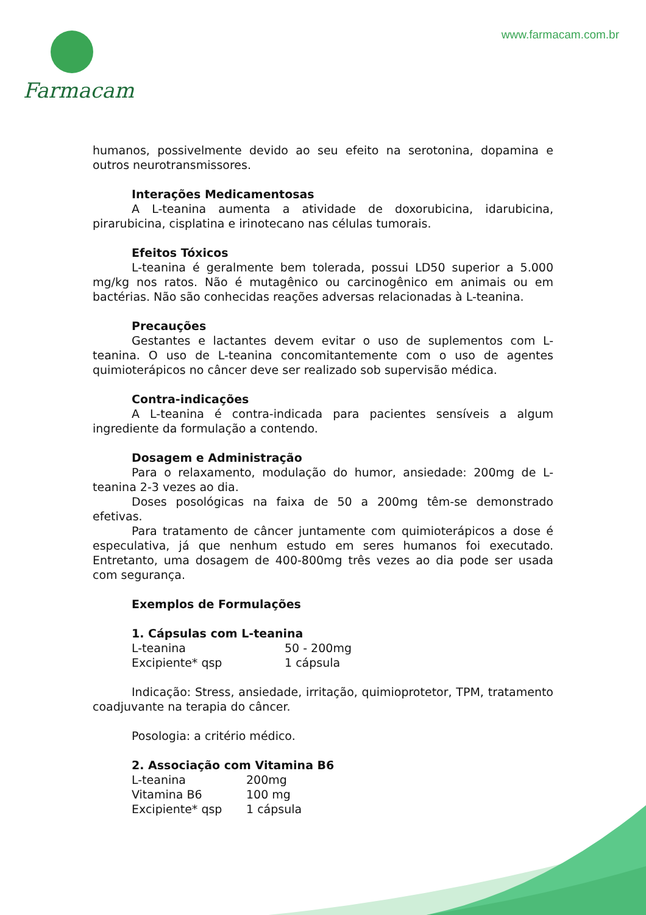Farmacam www.farmacam.com.br
humanos, possivelmente devido ao seu efeito na serotonina, dopamina e outros neurotransmissores.
Interações Medicamentosas
A L-teanina aumenta a atividade de doxorubicina, idarubicina, pirarubicina, cisplatina e irinotecano nas células tumorais.
Efeitos Tóxicos
L-teanina é geralmente bem tolerada, possui LD50 superior a 5.000 mg/kg nos ratos. Não é mutagênico ou carcinogênico em animais ou em bactérias. Não são conhecidas reações adversas relacionadas à L-teanina.
Precauções
Gestantes e lactantes devem evitar o uso de suplementos com L-teanina. O uso de L-teanina concomitantemente com o uso de agentes quimioterápicos no câncer deve ser realizado sob supervisão médica.
Contra-indicações
A L-teanina é contra-indicada para pacientes sensíveis a algum ingrediente da formulação a contendo.
Dosagem e Administração
Para o relaxamento, modulação do humor, ansiedade: 200mg de L-teanina 2-3 vezes ao dia.
Doses posológicas na faixa de 50 a 200mg têm-se demonstrado efetivas.
Para tratamento de câncer juntamente com quimioterápicos a dose é especulativa, já que nenhum estudo em seres humanos foi executado. Entretanto, uma dosagem de 400-800mg três vezes ao dia pode ser usada com segurança.
Exemplos de Formulações
1. Cápsulas com L-teanina
| L-teanina | 50 - 200mg |
| Excipiente* qsp | 1 cápsula |
Indicação: Stress, ansiedade, irritação, quimioprotetor, TPM, tratamento coadjuvante na terapia do câncer.
Posologia: a critério médico.
2. Associação com Vitamina B6
| L-teanina | 200mg |
| Vitamina B6 | 100 mg |
| Excipiente* qsp | 1 cápsula |